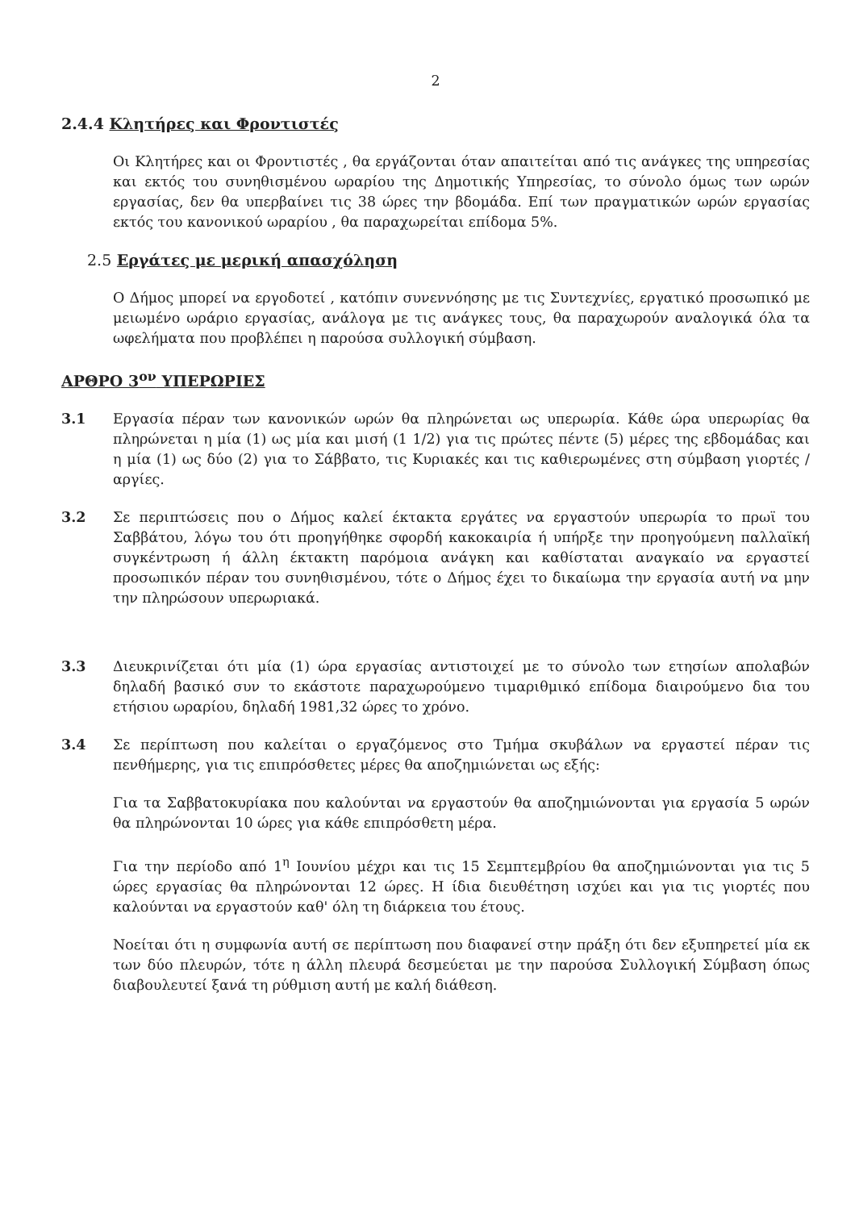2
2.4.4 Κλητήρες και Φροντιστές
Οι Κλητήρες και οι Φροντιστές , θα εργάζονται όταν απαιτείται από τις ανάγκες της υπηρεσίας και εκτός του συνηθισμένου ωραρίου της Δημοτικής Υπηρεσίας, το σύνολο όμως των ωρών εργασίας, δεν θα υπερβαίνει τις 38 ώρες την βδομάδα. Επί των πραγματικών ωρών εργασίας εκτός του κανονικού ωραρίου , θα παραχωρείται επίδομα 5%.
2.5 Εργάτες με μερική απασχόληση
Ο Δήμος μπορεί να εργοδοτεί , κατόπιν συνεννόησης με τις Συντεχνίες, εργατικό προσωπικό με μειωμένο ωράριο εργασίας, ανάλογα με τις ανάγκες τους, θα παραχωρούν αναλογικά όλα τα ωφελήματα που προβλέπει η παρούσα συλλογική σύμβαση.
ΑΡΘΡΟ 3<sup>ον</sup> ΥΠΕΡΩΡΙΕΣ
3.1 Εργασία πέραν των κανονικών ωρών θα πληρώνεται ως υπερωρία. Κάθε ώρα υπερωρίας θα πληρώνεται η μία (1) ως μία και μισή (1 1/2) για τις πρώτες πέντε (5) μέρες της εβδομάδας και η μία (1) ως δύο (2) για το Σάββατο, τις Κυριακές και τις καθιερωμένες στη σύμβαση γιορτές / αργίες.
3.2 Σε περιπτώσεις που ο Δήμος καλεί έκτακτα εργάτες να εργαστούν υπερωρία το πρωϊ του Σαββάτου, λόγω του ότι προηγήθηκε σφορδή κακοκαιρία ή υπήρξε την προηγούμενη παλλαϊκή συγκέντρωση ή άλλη έκτακτη παρόμοια ανάγκη και καθίσταται αναγκαίο να εργαστεί προσωπικόν πέραν του συνηθισμένου, τότε ο Δήμος έχει το δικαίωμα την εργασία αυτή να μην την πληρώσουν υπερωριακά.
3.3 Διευκρινίζεται ότι μία (1) ώρα εργασίας αντιστοιχεί με το σύνολο των ετησίων απολαβών δηλαδή βασικό συν το εκάστοτε παραχωρούμενο τιμαριθμικό επίδομα διαιρούμενο δια του ετήσιου ωραρίου, δηλαδή 1981,32 ώρες το χρόνο.
3.4 Σε περίπτωση που καλείται ο εργαζόμενος στο Τμήμα σκυβάλων να εργαστεί πέραν τις πενθήμερης, για τις επιπρόσθετες μέρες θα αποζημιώνεται ως εξής:
Για τα Σαββατοκυρίακα που καλούνται να εργαστούν θα αποζημιώνονται για εργασία 5 ωρών θα πληρώνονται 10 ώρες για κάθε επιπρόσθετη μέρα.
Για την περίοδο από 1<sup>η</sup> Ιουνίου μέχρι και τις 15 Σεμπτεμβρίου θα αποζημιώνονται για τις 5 ώρες εργασίας θα πληρώνονται 12 ώρες. Η ίδια διευθέτηση ισχύει και για τις γιορτές που καλούνται να εργαστούν καθ' όλη τη διάρκεια του έτους.
Νοείται ότι η συμφωνία αυτή σε περίπτωση που διαφανεί στην πράξη ότι δεν εξυπηρετεί μία εκ των δύο πλευρών, τότε η άλλη πλευρά δεσμεύεται με την παρούσα Συλλογική Σύμβαση όπως διαβουλευτεί ξανά τη ρύθμιση αυτή με καλή διάθεση.